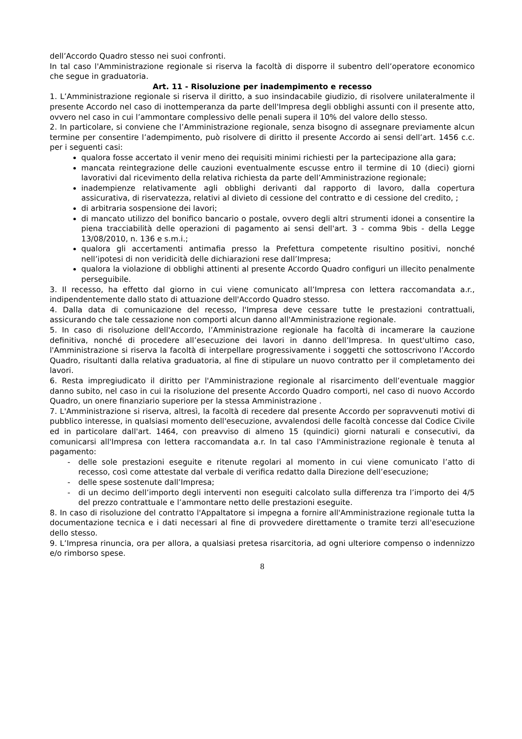dell’Accordo Quadro stesso nei suoi confronti.
In tal caso l'Amministrazione regionale si riserva la facoltà di disporre il subentro dell’operatore economico che segue in graduatoria.
Art. 11 - Risoluzione per inadempimento e recesso
1. L’Amministrazione regionale si riserva il diritto, a suo insindacabile giudizio, di risolvere unilateralmente il presente Accordo nel caso di inottemperanza da parte dell'Impresa degli obblighi assunti con il presente atto, ovvero nel caso in cui l’ammontare complessivo delle penali supera il 10% del valore dello stesso.
2. In particolare, si conviene che l’Amministrazione regionale, senza bisogno di assegnare previamente alcun termine per consentire l’adempimento, può risolvere di diritto il presente Accordo ai sensi dell’art. 1456 c.c. per i seguenti casi:
qualora fosse accertato il venir meno dei requisiti minimi richiesti per la partecipazione alla gara;
mancata reintegrazione delle cauzioni eventualmente escusse entro il termine di 10 (dieci) giorni lavorativi dal ricevimento della relativa richiesta da parte dell’Amministrazione regionale;
inadempienze relativamente agli obblighi derivanti dal rapporto di lavoro, dalla copertura assicurativa, di riservatezza, relativi al divieto di cessione del contratto e di cessione del credito, ;
di arbitraria sospensione dei lavori;
di mancato utilizzo del bonifico bancario o postale, ovvero degli altri strumenti idonei a consentire la piena tracciabilità delle operazioni di pagamento ai sensi dell'art. 3 - comma 9bis - della Legge 13/08/2010, n. 136 e s.m.i.;
qualora gli accertamenti antimafia presso la Prefettura competente risultino positivi, nonché nell’ipotesi di non veridicità delle dichiarazioni rese dall’Impresa;
qualora la violazione di obblighi attinenti al presente Accordo Quadro configuri un illecito penalmente perseguibile.
3. Il recesso, ha effetto dal giorno in cui viene comunicato all’Impresa con lettera raccomandata a.r., indipendentemente dallo stato di attuazione dell'Accordo Quadro stesso.
4. Dalla data di comunicazione del recesso, l'Impresa deve cessare tutte le prestazioni contrattuali, assicurando che tale cessazione non comporti alcun danno all'Amministrazione regionale.
5. In caso di risoluzione dell'Accordo, l’Amministrazione regionale ha facoltà di incamerare la cauzione definitiva, nonché di procedere all’esecuzione dei lavori in danno dell’Impresa. In quest'ultimo caso, l'Amministrazione si riserva la facoltà di interpellare progressivamente i soggetti che sottoscrivono l’Accordo Quadro, risultanti dalla relativa graduatoria, al fine di stipulare un nuovo contratto per il completamento dei lavori.
6. Resta impregiudicato il diritto per l'Amministrazione regionale al risarcimento dell’eventuale maggior danno subito, nel caso in cui la risoluzione del presente Accordo Quadro comporti, nel caso di nuovo Accordo Quadro, un onere finanziario superiore per la stessa Amministrazione .
7. L'Amministrazione si riserva, altresì, la facoltà di recedere dal presente Accordo per sopravvenuti motivi di pubblico interesse, in qualsiasi momento dell'esecuzione, avvalendosi delle facoltà concesse dal Codice Civile ed in particolare dall'art. 1464, con preavviso di almeno 15 (quindici) giorni naturali e consecutivi, da comunicarsi all'Impresa con lettera raccomandata a.r. In tal caso l'Amministrazione regionale è tenuta al pagamento:
- delle sole prestazioni eseguite e ritenute regolari al momento in cui viene comunicato l’atto di recesso, così come attestate dal verbale di verifica redatto dalla Direzione dell’esecuzione;
- delle spese sostenute dall’Impresa;
- di un decimo dell’importo degli interventi non eseguiti calcolato sulla differenza tra l’importo dei 4/5 del prezzo contrattuale e l’ammontare netto delle prestazioni eseguite.
8. In caso di risoluzione del contratto l'Appaltatore si impegna a fornire all'Amministrazione regionale tutta la documentazione tecnica e i dati necessari al fine di provvedere direttamente o tramite terzi all'esecuzione dello stesso.
9. L’Impresa rinuncia, ora per allora, a qualsiasi pretesa risarcitoria, ad ogni ulteriore compenso o indennizzo e/o rimborso spese.
8